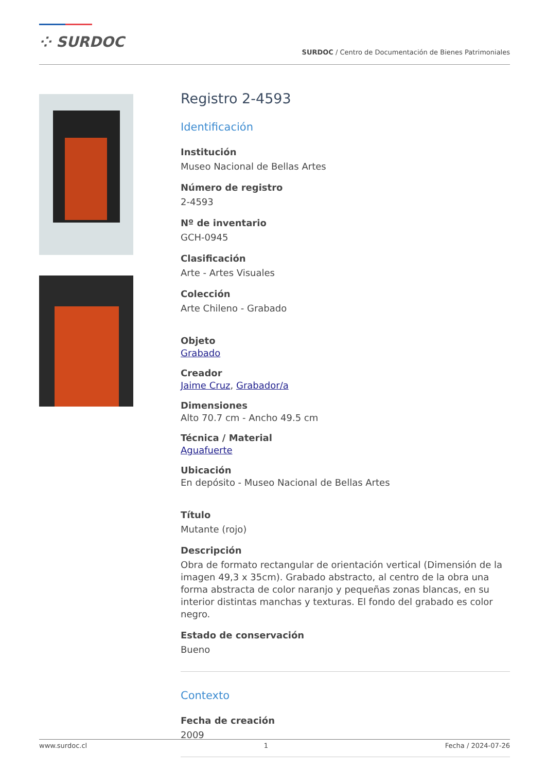⁘ SURDOC
SURDOC / Centro de Documentación de Bienes Patrimoniales
Registro 2-4593
Identificación
Institución
Museo Nacional de Bellas Artes
Número de registro
2-4593
Nº de inventario
GCH-0945
Clasificación
Arte - Artes Visuales
Colección
Arte Chileno - Grabado
Objeto
Grabado
Creador
Jaime Cruz, Grabador/a
Dimensiones
Alto 70.7 cm - Ancho 49.5 cm
Técnica / Material
Aguafuerte
Ubicación
En depósito - Museo Nacional de Bellas Artes
Título
Mutante (rojo)
Descripción
Obra de formato rectangular de orientación vertical (Dimensión de la imagen 49,3 x 35cm). Grabado abstracto, al centro de la obra una forma abstracta de color naranjo y pequeñas zonas blancas, en su interior distintas manchas y texturas. El fondo del grabado es color negro.
Estado de conservación
Bueno
Contexto
Fecha de creación
2009
www.surdoc.cl 1 Fecha / 2024-07-26